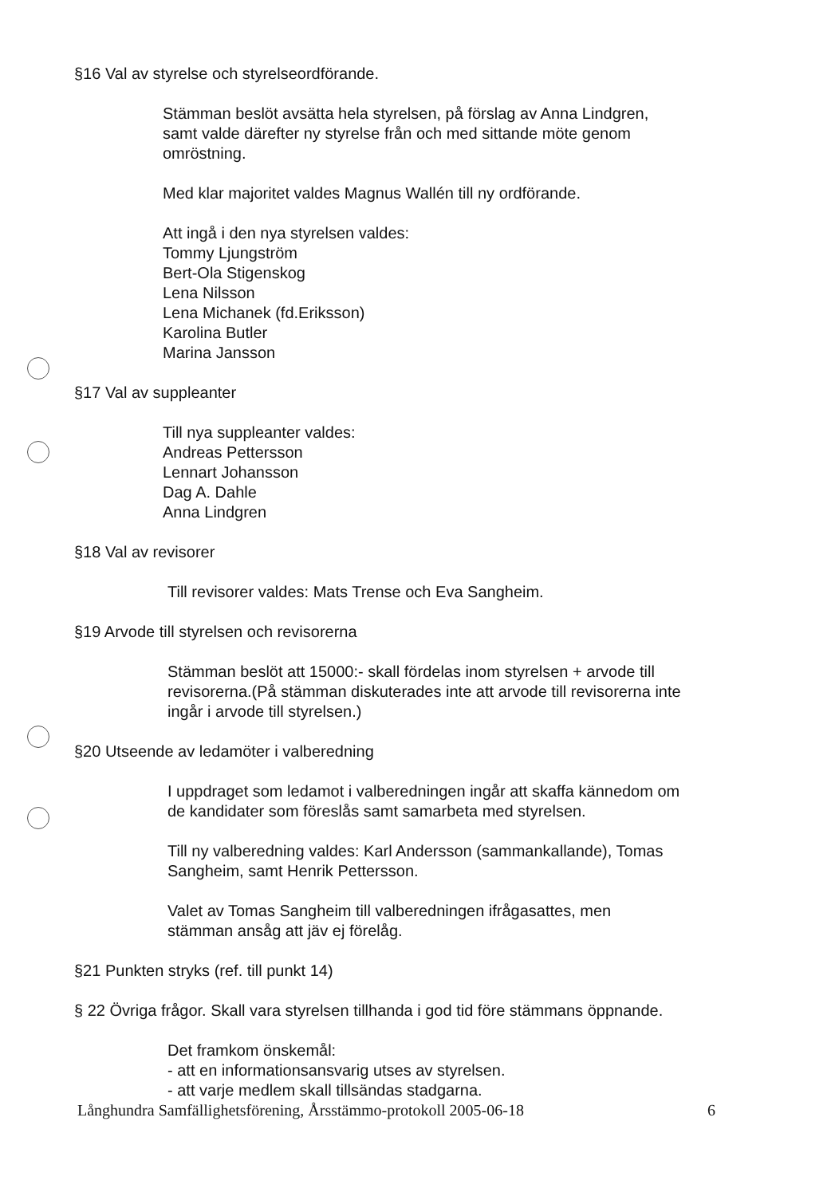§16 Val av styrelse och styrelseordförande.
Stämman beslöt avsätta hela styrelsen, på förslag av Anna Lindgren,
samt valde därefter ny styrelse från och med sittande möte genom
omröstning.
Med klar majoritet valdes Magnus Wallén till ny ordförande.
Att ingå i den nya styrelsen valdes:
Tommy Ljungström
Bert-Ola Stigenskog
Lena Nilsson
Lena Michanek (fd.Eriksson)
Karolina Butler
Marina Jansson
§17 Val av suppleanter
Till nya suppleanter valdes:
Andreas Pettersson
Lennart Johansson
Dag A. Dahle
Anna Lindgren
§18 Val av revisorer
Till revisorer valdes: Mats Trense och Eva Sangheim.
§19 Arvode till styrelsen och revisorerna
Stämman beslöt att 15000:- skall fördelas inom styrelsen + arvode till
revisorerna.(På stämman diskuterades inte att arvode till revisorerna inte
ingår i arvode till styrelsen.)
§20 Utseende av ledamöter i valberedning
I uppdraget som ledamot i valberedningen ingår att skaffa kännedom om
de kandidater som föreslås samt samarbeta med styrelsen.
Till ny valberedning valdes: Karl Andersson (sammankallande), Tomas
Sangheim, samt Henrik Pettersson.
Valet av Tomas Sangheim till valberedningen ifrågasattes, men
stämman ansåg att jäv ej förelåg.
§21 Punkten stryks (ref. till punkt 14)
§ 22 Övriga frågor. Skall vara styrelsen tillhanda i god tid före stämmans öppnande.
Det framkom önskemål:
- att en informationsansvarig utses av styrelsen.
- att varje medlem skall tillsändas stadgarna.
Långhundra Samfällighetsförening, Årsstämmo-protokoll 2005-06-18 6